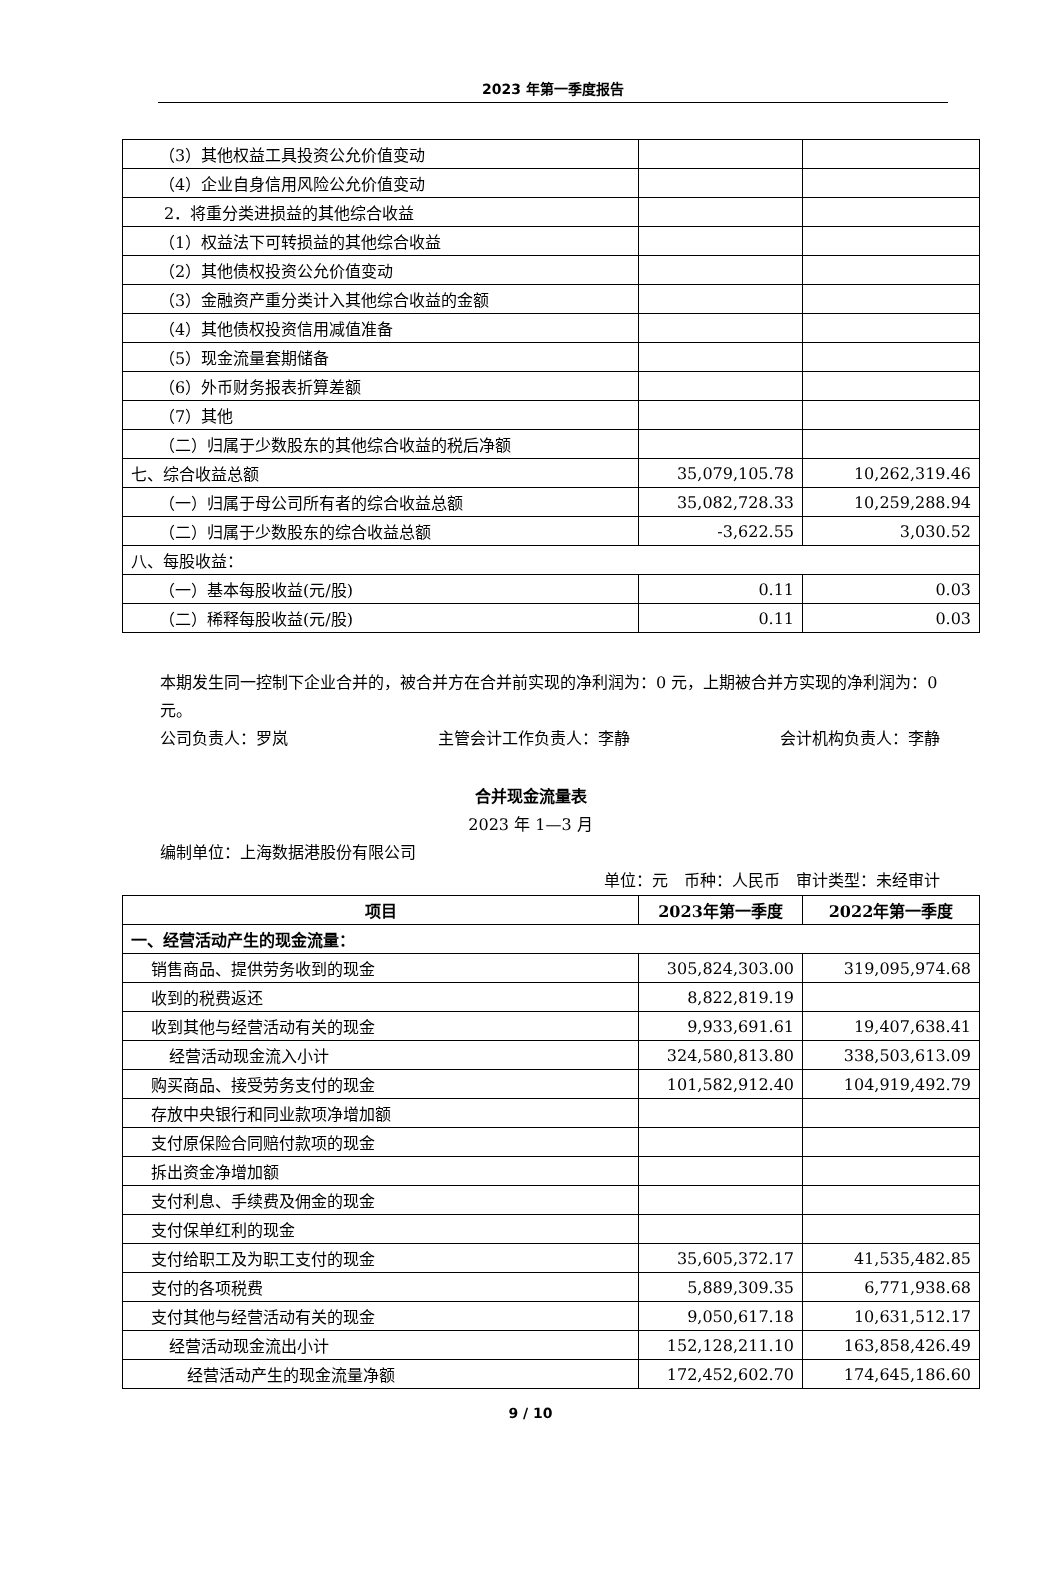2023 年第一季度报告
| （3）其他权益工具投资公允价值变动 | | |
| （4）企业自身信用风险公允价值变动 | | |
| 2．将重分类进损益的其他综合收益 | | |
| （1）权益法下可转损益的其他综合收益 | | |
| （2）其他债权投资公允价值变动 | | |
| （3）金融资产重分类计入其他综合收益的金额 | | |
| （4）其他债权投资信用减值准备 | | |
| （5）现金流量套期储备 | | |
| （6）外币财务报表折算差额 | | |
| （7）其他 | | |
| （二）归属于少数股东的其他综合收益的税后净额 | | |
| 七、综合收益总额 | 35,079,105.78 | 10,262,319.46 |
| （一）归属于母公司所有者的综合收益总额 | 35,082,728.33 | 10,259,288.94 |
| （二）归属于少数股东的综合收益总额 | -3,622.55 | 3,030.52 |
| 八、每股收益： | | |
| （一）基本每股收益(元/股) | 0.11 | 0.03 |
| （二）稀释每股收益(元/股) | 0.11 | 0.03 |
本期发生同一控制下企业合并的，被合并方在合并前实现的净利润为：0 元，上期被合并方实现的净利润为：0 元。
公司负责人：罗岚 主管会计工作负责人：李静 会计机构负责人：李静
合并现金流量表
2023 年 1—3 月
编制单位：上海数据港股份有限公司
单位：元　币种：人民币　审计类型：未经审计
| 项目 | 2023年第一季度 | 2022年第一季度 |
| --- | --- | --- |
| 一、经营活动产生的现金流量： | | |
| 销售商品、提供劳务收到的现金 | 305,824,303.00 | 319,095,974.68 |
| 收到的税费返还 | 8,822,819.19 | |
| 收到其他与经营活动有关的现金 | 9,933,691.61 | 19,407,638.41 |
| 经营活动现金流入小计 | 324,580,813.80 | 338,503,613.09 |
| 购买商品、接受劳务支付的现金 | 101,582,912.40 | 104,919,492.79 |
| 存放中央银行和同业款项净增加额 | | |
| 支付原保险合同赔付款项的现金 | | |
| 拆出资金净增加额 | | |
| 支付利息、手续费及佣金的现金 | | |
| 支付保单红利的现金 | | |
| 支付给职工及为职工支付的现金 | 35,605,372.17 | 41,535,482.85 |
| 支付的各项税费 | 5,889,309.35 | 6,771,938.68 |
| 支付其他与经营活动有关的现金 | 9,050,617.18 | 10,631,512.17 |
| 经营活动现金流出小计 | 152,128,211.10 | 163,858,426.49 |
| 经营活动产生的现金流量净额 | 172,452,602.70 | 174,645,186.60 |
9 / 10